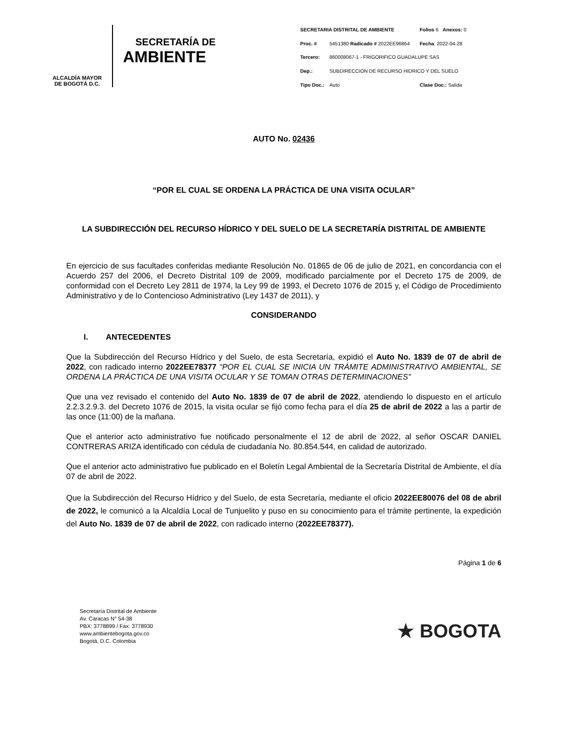ALCALDÍA MAYOR
DE BOGOTÁ D.C.
SECRETARÍA DE
AMBIENTE
| SECRETARIA DISTRITAL DE AMBIENTE | | | Folios 6 Anexos: 0 |
| Proc. # | 5451380 Radicado # 2022EE96864 | | Fecha : 2022-04-28 |
| Tercero: | 860008067-1 - FRIGORIFICO GUADALUPE SAS | | |
| Dep.: | SUBDIRECCION DE RECURSO HIDRICO Y DEL SUELO | | |
| Tipo Doc.: | Auto | | Clase Doc.: Salida |
AUTO No. 02436
“POR EL CUAL SE ORDENA LA PRÁCTICA DE UNA VISITA OCULAR”
LA SUBDIRECCIÓN DEL RECURSO HÍDRICO Y DEL SUELO DE LA SECRETARÍA DISTRITAL DE AMBIENTE
En ejercicio de sus facultades conferidas mediante Resolución No. 01865 de 06 de julio de 2021, en concordancia con el Acuerdo 257 del 2006, el Decreto Distrital 109 de 2009, modificado parcialmente por el Decreto 175 de 2009, de conformidad con el Decreto Ley 2811 de 1974, la Ley 99 de 1993, el Decreto 1076 de 2015 y, el Código de Procedimiento Administrativo y de lo Contencioso Administrativo (Ley 1437 de 2011), y
CONSIDERANDO
I. ANTECEDENTES
Que la Subdirección del Recurso Hídrico y del Suelo, de esta Secretaría, expidió el Auto No. 1839 de 07 de abril de 2022, con radicado interno 2022EE78377 “POR EL CUAL SE INICIA UN TRÁMITE ADMINISTRATIVO AMBIENTAL, SE ORDENA LA PRÁCTICA DE UNA VISITA OCULAR Y SE TOMAN OTRAS DETERMINACIONES”
Que una vez revisado el contenido del Auto No. 1839 de 07 de abril de 2022, atendiendo lo dispuesto en el artículo 2.2.3.2.9.3. del Decreto 1076 de 2015, la visita ocular se fijó como fecha para el día 25 de abril de 2022 a las a partir de las once (11:00) de la mañana.
Que el anterior acto administrativo fue notificado personalmente el 12 de abril de 2022, al señor OSCAR DANIEL CONTRERAS ARIZA identificado con cédula de ciudadanía No. 80.854.544, en calidad de autorizado.
Que el anterior acto administrativo fue publicado en el Boletín Legal Ambiental de la Secretaría Distrital de Ambiente, el día 07 de abril de 2022.
Que la Subdirección del Recurso Hídrico y del Suelo, de esta Secretaría, mediante el oficio 2022EE80076 del 08 de abril de 2022, le comunicó a la Alcaldía Local de Tunjuelito y puso en su conocimiento para el trámite pertinente, la expedición del Auto No. 1839 de 07 de abril de 2022, con radicado interno (2022EE78377).
Página 1 de 6
Secretaría Distrital de Ambiente
Av. Caracas N° 54-38
PBX: 3778899 / Fax: 3778930
www.ambientebogota.gov.co
Bogotá, D.C. Colombia
★ BOGOTA